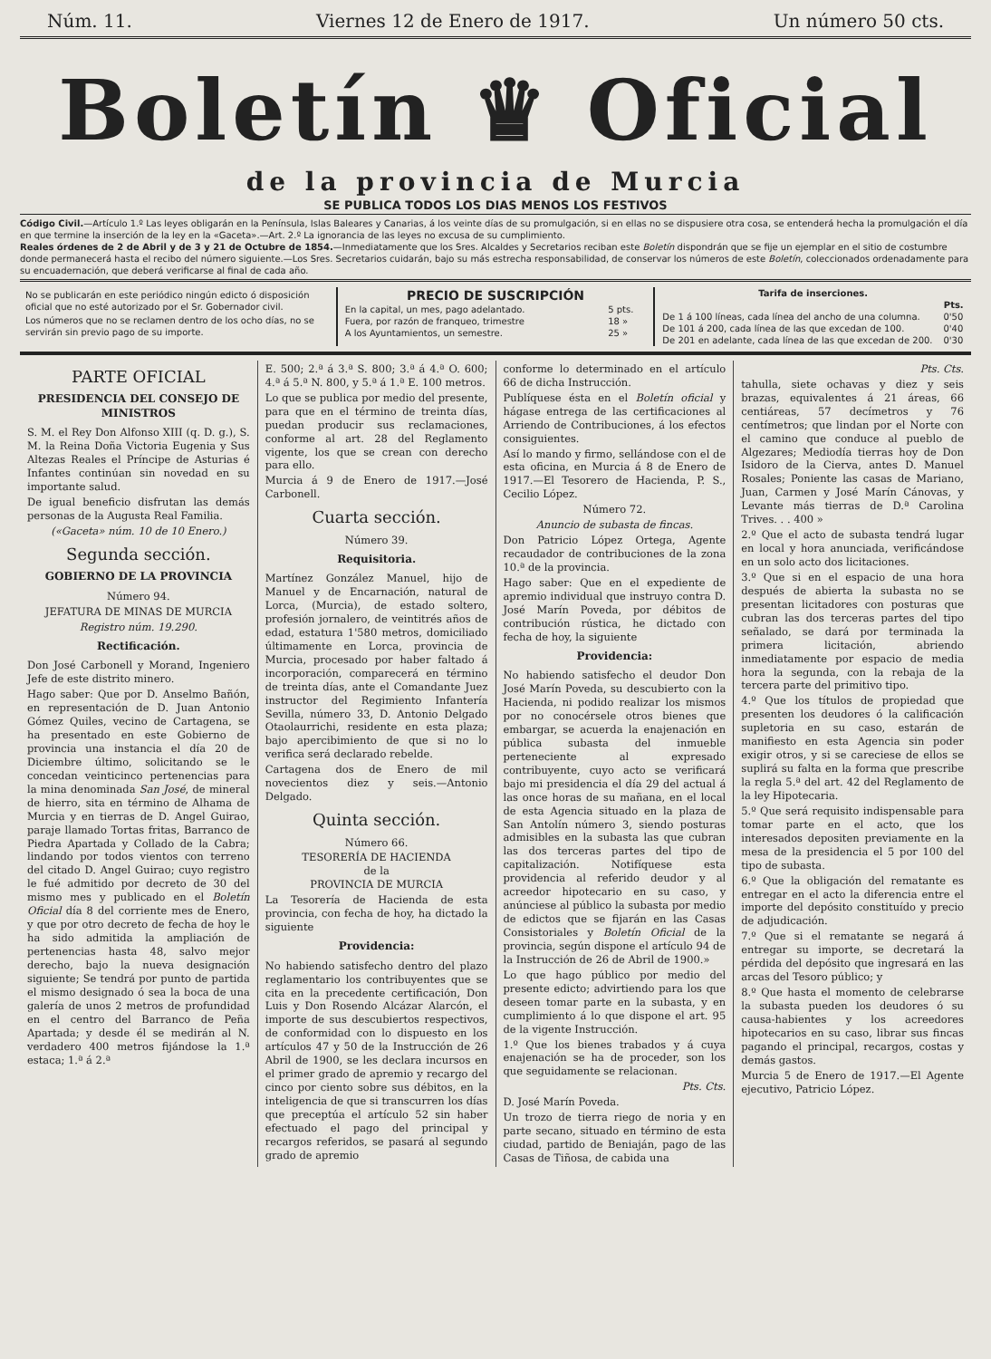Núm. 11. Viernes 12 de Enero de 1917. Un número 50 cts.
Boletín ♛ Oficial
de la provincia de Murcia
SE PUBLICA TODOS LOS DIAS MENOS LOS FESTIVOS
Código Civil.—Artículo 1.º Las leyes obligarán en la Península, Islas Baleares y Canarias, á los veinte días de su promulgación, si en ellas no se dispusiere otra cosa, se entenderá hecha la promulgación el día en que termine la inserción de la ley en la «Gaceta».—Art. 2.º La ignorancia de las leyes no excusa de su cumplimiento.
Reales órdenes de 2 de Abril y de 3 y 21 de Octubre de 1854.—Inmediatamente que los Sres. Alcaldes y Secretarios reciban este Boletín dispondrán que se fije un ejemplar en el sitio de costumbre donde permanecerá hasta el recibo del número siguiente.—Los Sres. Secretarios cuidarán, bajo su más estrecha responsabilidad, de conservar los números de este Boletín, coleccionados ordenadamente para su encuadernación, que deberá verificarse al final de cada año.
No se publicarán en este periódico ningún edicto ó disposición oficial que no esté autorizado por el Sr. Gobernador civil.
Los números que no se reclamen dentro de los ocho días, no se servirán sin previo pago de su importe.
PRECIO DE SUSCRIPCIÓN
| En la capital, un mes, pago adelantado. | 5 pts. |
| Fuera, por razón de franqueo, trimestre | 18 » |
| A los Ayuntamientos, un semestre. | 25 » |
Tarifa de inserciones.
| | Pts. |
| --- | --- |
| De 1 á 100 líneas, cada línea del ancho de una columna. | 0'50 |
| De 101 á 200, cada línea de las que excedan de 100. | 0'40 |
| De 201 en adelante, cada línea de las que excedan de 200. | 0'30 |
PARTE OFICIAL
PRESIDENCIA DEL CONSEJO DE MINISTROS
S. M. el Rey Don Alfonso XIII (q. D. g.), S. M. la Reina Doña Victoria Eugenia y Sus Altezas Reales el Príncipe de Asturias é Infantes continúan sin novedad en su importante salud.
De igual beneficio disfrutan las demás personas de la Augusta Real Familia.
(«Gaceta» núm. 10 de 10 Enero.)
Segunda sección.
GOBIERNO DE LA PROVINCIA
Número 94.
JEFATURA DE MINAS DE MURCIA
Registro núm. 19.290.
Rectificación.
Don José Carbonell y Morand, Ingeniero Jefe de este distrito minero.
Hago saber: Que por D. Anselmo Bañón, en representación de D. Juan Antonio Gómez Quiles, vecino de Cartagena, se ha presentado en este Gobierno de provincia una instancia el día 20 de Diciembre último, solicitando se le concedan veinticinco pertenencias para la mina denominada San José, de mineral de hierro, sita en término de Alhama de Murcia y en tierras de D. Angel Guirao, paraje llamado Tortas fritas, Barranco de Piedra Apartada y Collado de la Cabra; lindando por todos vientos con terreno del citado D. Angel Guirao; cuyo registro le fué admitido por decreto de 30 del mismo mes y publicado en el Boletín Oficial día 8 del corriente mes de Enero, y que por otro decreto de fecha de hoy le ha sido admitida la ampliación de pertenencias hasta 48, salvo mejor derecho, bajo la nueva designación siguiente; Se tendrá por punto de partida el mismo designado ó sea la boca de una galería de unos 2 metros de profundidad en el centro del Barranco de Peña Apartada; y desde él se medirán al N. verdadero 400 metros fijándose la 1.ª estaca; 1.ª á 2.ª
E. 500; 2.ª á 3.ª S. 800; 3.ª á 4.ª O. 600; 4.ª á 5.ª N. 800, y 5.ª á 1.ª E. 100 metros.
Lo que se publica por medio del presente, para que en el término de treinta días, puedan producir sus reclamaciones, conforme al art. 28 del Reglamento vigente, los que se crean con derecho para ello.
Murcia á 9 de Enero de 1917.—José Carbonell.
Cuarta sección.
Número 39.
Requisitoria.
Martínez González Manuel, hijo de Manuel y de Encarnación, natural de Lorca, (Murcia), de estado soltero, profesión jornalero, de veintitrés años de edad, estatura 1'580 metros, domiciliado últimamente en Lorca, provincia de Murcia, procesado por haber faltado á incorporación, comparecerá en término de treinta días, ante el Comandante Juez instructor del Regimiento Infantería Sevilla, número 33, D. Antonio Delgado Otaolaurrichi, residente en esta plaza; bajo apercibimiento de que si no lo verifica será declarado rebelde.
Cartagena dos de Enero de mil novecientos diez y seis.—Antonio Delgado.
Quinta sección.
Número 66.
TESORERÍA DE HACIENDA
de la
PROVINCIA DE MURCIA
La Tesorería de Hacienda de esta provincia, con fecha de hoy, ha dictado la siguiente
Providencia:
No habiendo satisfecho dentro del plazo reglamentario los contribuyentes que se cita en la precedente certificación, Don Luis y Don Rosendo Alcázar Alarcón, el importe de sus descubiertos respectivos, de conformidad con lo dispuesto en los artículos 47 y 50 de la Instrucción de 26 Abril de 1900, se les declara incursos en el primer grado de apremio y recargo del cinco por ciento sobre sus débitos, en la inteligencia de que si transcurren los días que preceptúa el artículo 52 sin haber efectuado el pago del principal y recargos referidos, se pasará al segundo grado de apremio
conforme lo determinado en el artículo 66 de dicha Instrucción.
Publíquese ésta en el Boletín oficial y hágase entrega de las certificaciones al Arriendo de Contribuciones, á los efectos consiguientes.
Así lo mando y firmo, sellándose con el de esta oficina, en Murcia á 8 de Enero de 1917.—El Tesorero de Hacienda, P. S., Cecilio López.
Número 72.
Anuncio de subasta de fincas.
Don Patricio López Ortega, Agente recaudador de contribuciones de la zona 10.ª de la provincia.
Hago saber: Que en el expediente de apremio individual que instruyo contra D. José Marín Poveda, por débitos de contribución rústica, he dictado con fecha de hoy, la siguiente
Providencia:
No habiendo satisfecho el deudor Don José Marín Poveda, su descubierto con la Hacienda, ni podido realizar los mismos por no conocérsele otros bienes que embargar, se acuerda la enajenación en pública subasta del inmueble perteneciente al expresado contribuyente, cuyo acto se verificará bajo mi presidencia el día 29 del actual á las once horas de su mañana, en el local de esta Agencia situado en la plaza de San Antolín número 3, siendo posturas admisibles en la subasta las que cubran las dos terceras partes del tipo de capitalización. Notifíquese esta providencia al referido deudor y al acreedor hipotecario en su caso, y anúnciese al público la subasta por medio de edictos que se fijarán en las Casas Consistoriales y Boletín Oficial de la provincia, según dispone el artículo 94 de la Instrucción de 26 de Abril de 1900.»
Lo que hago público por medio del presente edicto; advirtiendo para los que deseen tomar parte en la subasta, y en cumplimiento á lo que dispone el art. 95 de la vigente Instrucción.
1.º Que los bienes trabados y á cuya enajenación se ha de proceder, son los que seguidamente se relacionan.
Pts. Cts.
D. José Marín Poveda.
Un trozo de tierra riego de noria y en parte secano, situado en término de esta ciudad, partido de Beniaján, pago de las Casas de Tiñosa, de cabida una
Pts. Cts.
tahulla, siete ochavas y diez y seis brazas, equivalentes á 21 áreas, 66 centiáreas, 57 decímetros y 76 centímetros; que lindan por el Norte con el camino que conduce al pueblo de Algezares; Mediodía tierras hoy de Don Isidoro de la Cierva, antes D. Manuel Rosales; Poniente las casas de Mariano, Juan, Carmen y José Marín Cánovas, y Levante más tierras de D.ª Carolina Trives. . . 400 »
2.º Que el acto de subasta tendrá lugar en local y hora anunciada, verificándose en un solo acto dos licitaciones.
3.º Que si en el espacio de una hora después de abierta la subasta no se presentan licitadores con posturas que cubran las dos terceras partes del tipo señalado, se dará por terminada la primera licitación, abriendo inmediatamente por espacio de media hora la segunda, con la rebaja de la tercera parte del primitivo tipo.
4.º Que los títulos de propiedad que presenten los deudores ó la calificación supletoria en su caso, estarán de manifiesto en esta Agencia sin poder exigir otros, y si se careciese de ellos se suplirá su falta en la forma que prescribe la regla 5.ª del art. 42 del Reglamento de la ley Hipotecaria.
5.º Que será requisito indispensable para tomar parte en el acto, que los interesados depositen previamente en la mesa de la presidencia el 5 por 100 del tipo de subasta.
6.º Que la obligación del rematante es entregar en el acto la diferencia entre el importe del depósito constituído y precio de adjudicación.
7.º Que si el rematante se negará á entregar su importe, se decretará la pérdida del depósito que ingresará en las arcas del Tesoro público; y
8.º Que hasta el momento de celebrarse la subasta pueden los deudores ó su causa-habientes y los acreedores hipotecarios en su caso, librar sus fincas pagando el principal, recargos, costas y demás gastos.
Murcia 5 de Enero de 1917.—El Agente ejecutivo, Patricio López.